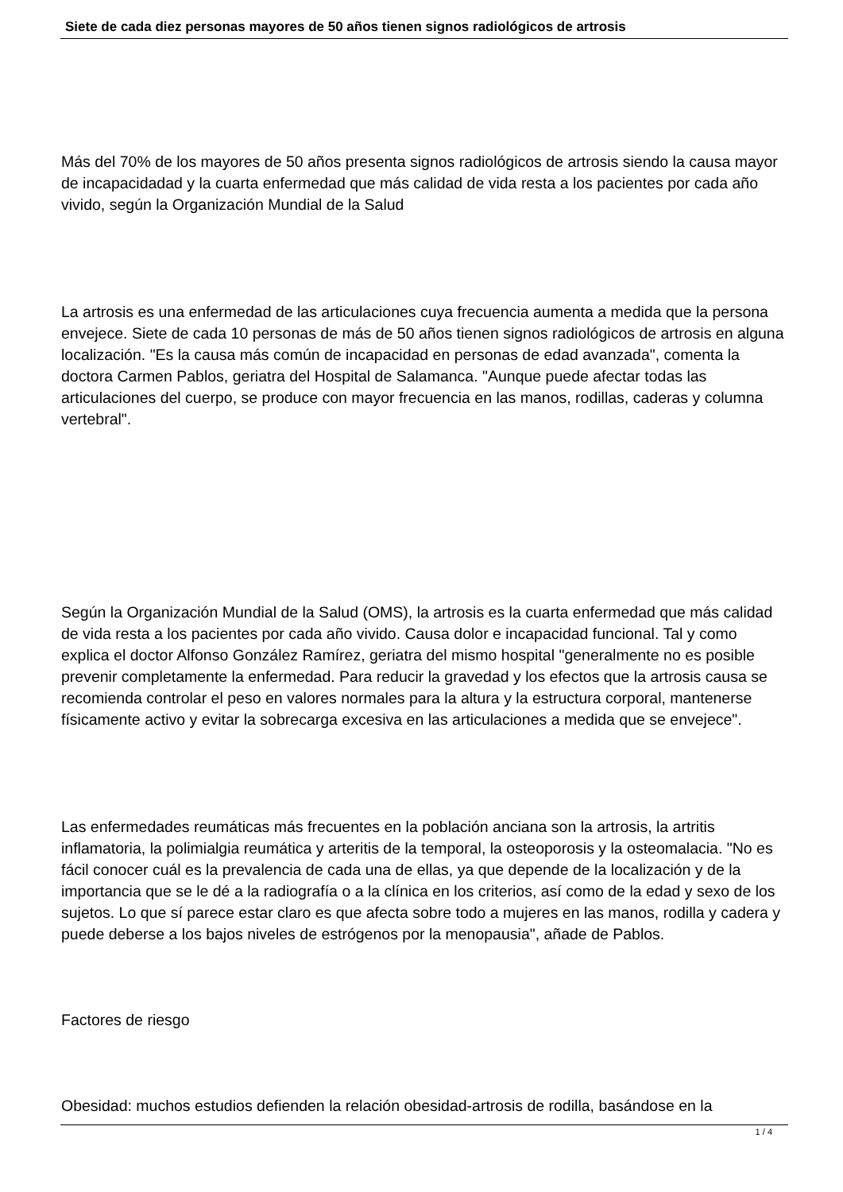Siete de cada diez personas mayores de 50 años tienen signos radiológicos de artrosis
Más del 70% de los mayores de 50 años presenta signos radiológicos de artrosis siendo la causa mayor de incapacidadad y la cuarta enfermedad que más calidad de vida resta a los pacientes por cada año vivido, según la Organización Mundial de la Salud
La artrosis es una enfermedad de las articulaciones cuya frecuencia aumenta a medida que la persona envejece. Siete de cada 10 personas de más de 50 años tienen signos radiológicos de artrosis en alguna localización. "Es la causa más común de incapacidad en personas de edad avanzada", comenta la doctora Carmen Pablos, geriatra del Hospital de Salamanca. "Aunque puede afectar todas las articulaciones del cuerpo, se produce con mayor frecuencia en las manos, rodillas, caderas y columna vertebral".
Según la Organización Mundial de la Salud (OMS), la artrosis es la cuarta enfermedad que más calidad de vida resta a los pacientes por cada año vivido. Causa dolor e incapacidad funcional. Tal y como explica el doctor Alfonso González Ramírez, geriatra del mismo hospital "generalmente no es posible prevenir completamente la enfermedad. Para reducir la gravedad y los efectos que la artrosis causa se recomienda controlar el peso en valores normales para la altura y la estructura corporal, mantenerse físicamente activo y evitar la sobrecarga excesiva en las articulaciones a medida que se envejece".
Las enfermedades reumáticas más frecuentes en la población anciana son la artrosis, la artritis inflamatoria, la polimialgia reumática y arteritis de la temporal, la osteoporosis y la osteomalacia. "No es fácil conocer cuál es la prevalencia de cada una de ellas, ya que depende de la localización y de la importancia que se le dé a la radiografía o a la clínica en los criterios, así como de la edad y sexo de los sujetos. Lo que sí parece estar claro es que afecta sobre todo a mujeres en las manos, rodilla y cadera y puede deberse a los bajos niveles de estrógenos por la menopausia", añade de Pablos.
Factores de riesgo
Obesidad: muchos estudios defienden la relación obesidad-artrosis de rodilla, basándose en la
1 / 4